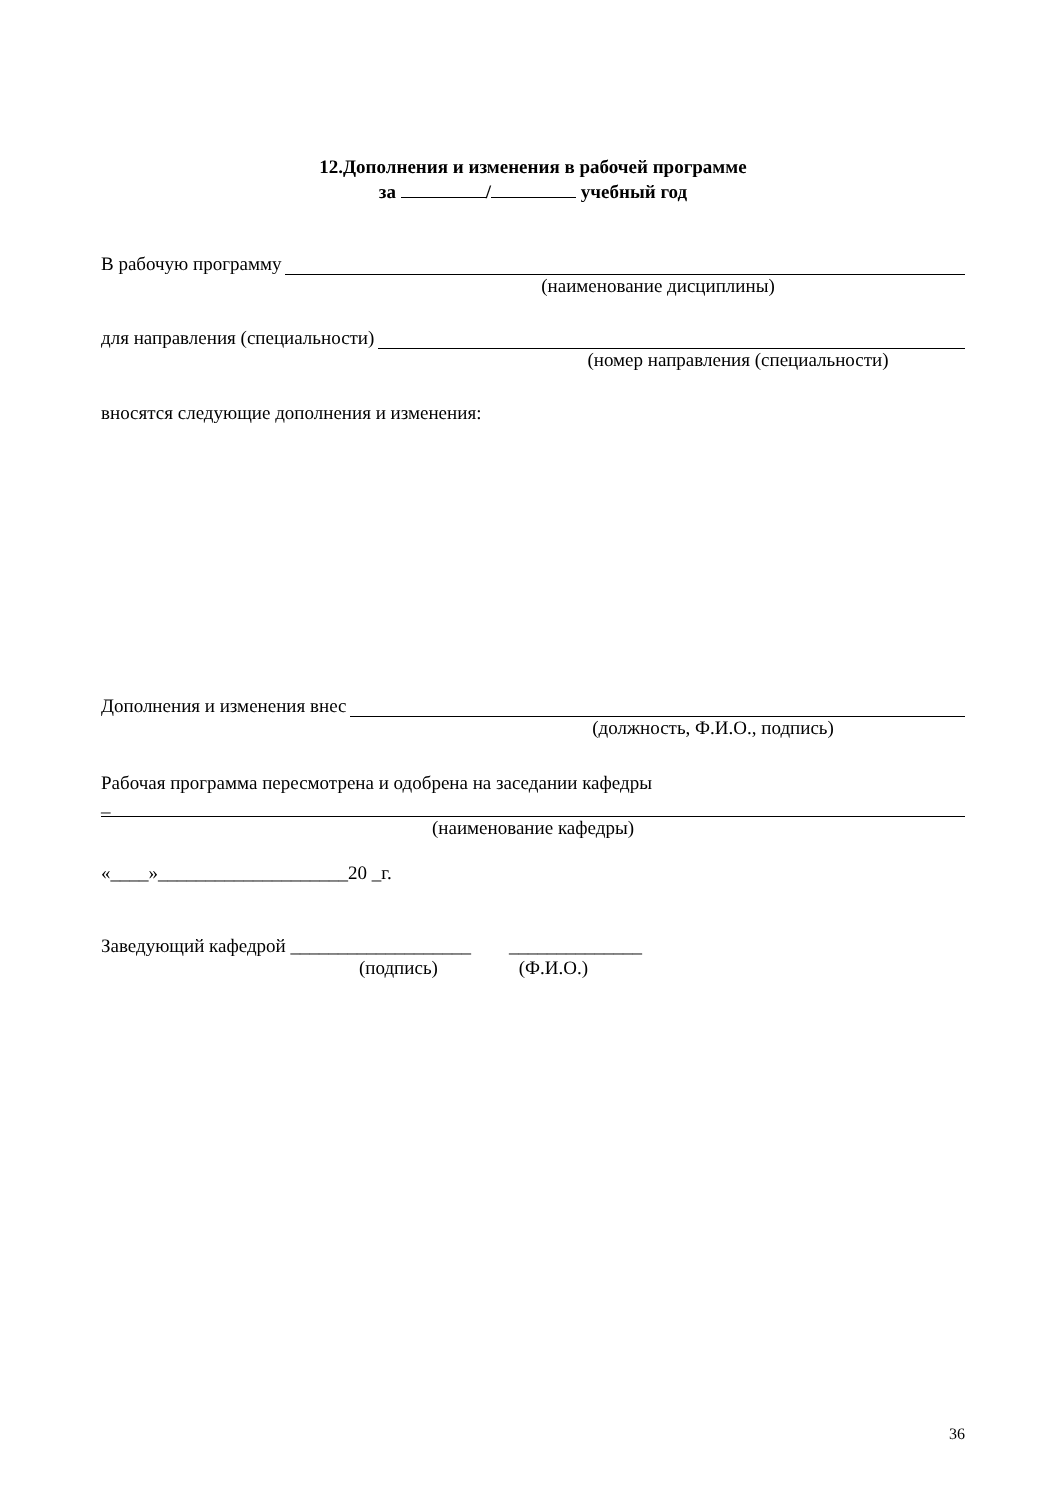12.Дополнения и изменения в рабочей программе
за / учебный год
В рабочую программу
(наименование дисциплины)
для направления (специальности)
(номер направления (специальности)
вносятся следующие дополнения и изменения:
Дополнения и изменения внес
(должность, Ф.И.О., подпись)
Рабочая программа пересмотрена и одобрена на заседании кафедры
_
(наименование кафедры)
«____»____________________20 _г.
Заведующий кафедрой ___________________ ______________
(подпись) (Ф.И.О.)
36